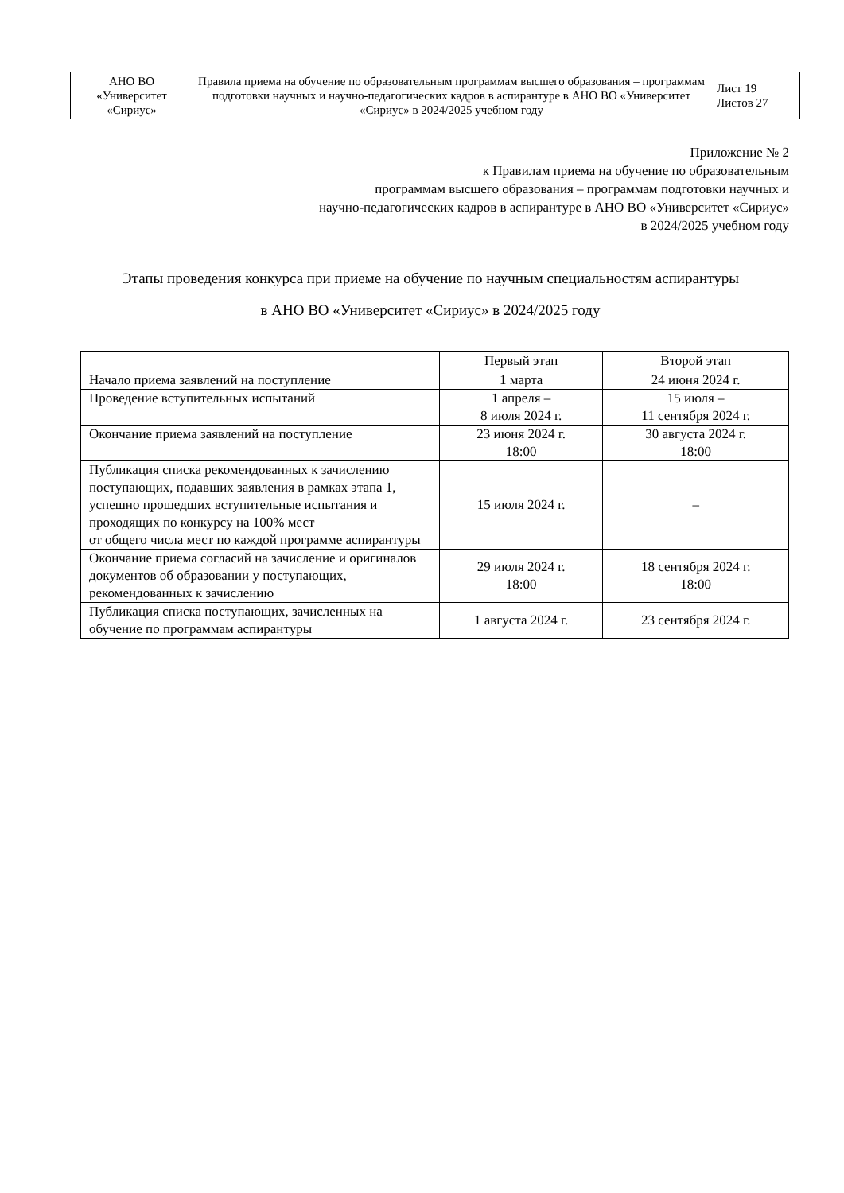| АНО ВО «Университет «Сириус» | Правила приема на обучение по образовательным программам высшего образования – программам подготовки научных и научно-педагогических кадров в аспирантуре в АНО ВО «Университет «Сириус» в 2024/2025 учебном году | Лист 19 Листов 27 |
Приложение № 2
к Правилам приема на обучение по образовательным
программам высшего образования – программам подготовки научных и
научно-педагогических кадров в аспирантуре в АНО ВО «Университет «Сириус»
в 2024/2025 учебном году
Этапы проведения конкурса при приеме на обучение по научным специальностям аспирантуры
в АНО ВО «Университет «Сириус» в 2024/2025 году
| | Первый этап | Второй этап |
| --- | --- | --- |
| Начало приема заявлений на поступление | 1 марта | 24 июня 2024 г. |
| Проведение вступительных испытаний | 1 апреля – 8 июля 2024 г. | 15 июля – 11 сентября 2024 г. |
| Окончание приема заявлений на поступление | 23 июня 2024 г. 18:00 | 30 августа 2024 г. 18:00 |
| Публикация списка рекомендованных к зачислению поступающих, подавших заявления в рамках этапа 1, успешно прошедших вступительные испытания и проходящих по конкурсу на 100% мест от общего числа мест по каждой программе аспирантуры | 15 июля 2024 г. | – |
| Окончание приема согласий на зачисление и оригиналов документов об образовании у поступающих, рекомендованных к зачислению | 29 июля 2024 г. 18:00 | 18 сентября 2024 г. 18:00 |
| Публикация списка поступающих, зачисленных на обучение по программам аспирантуры | 1 августа 2024 г. | 23 сентября 2024 г. |